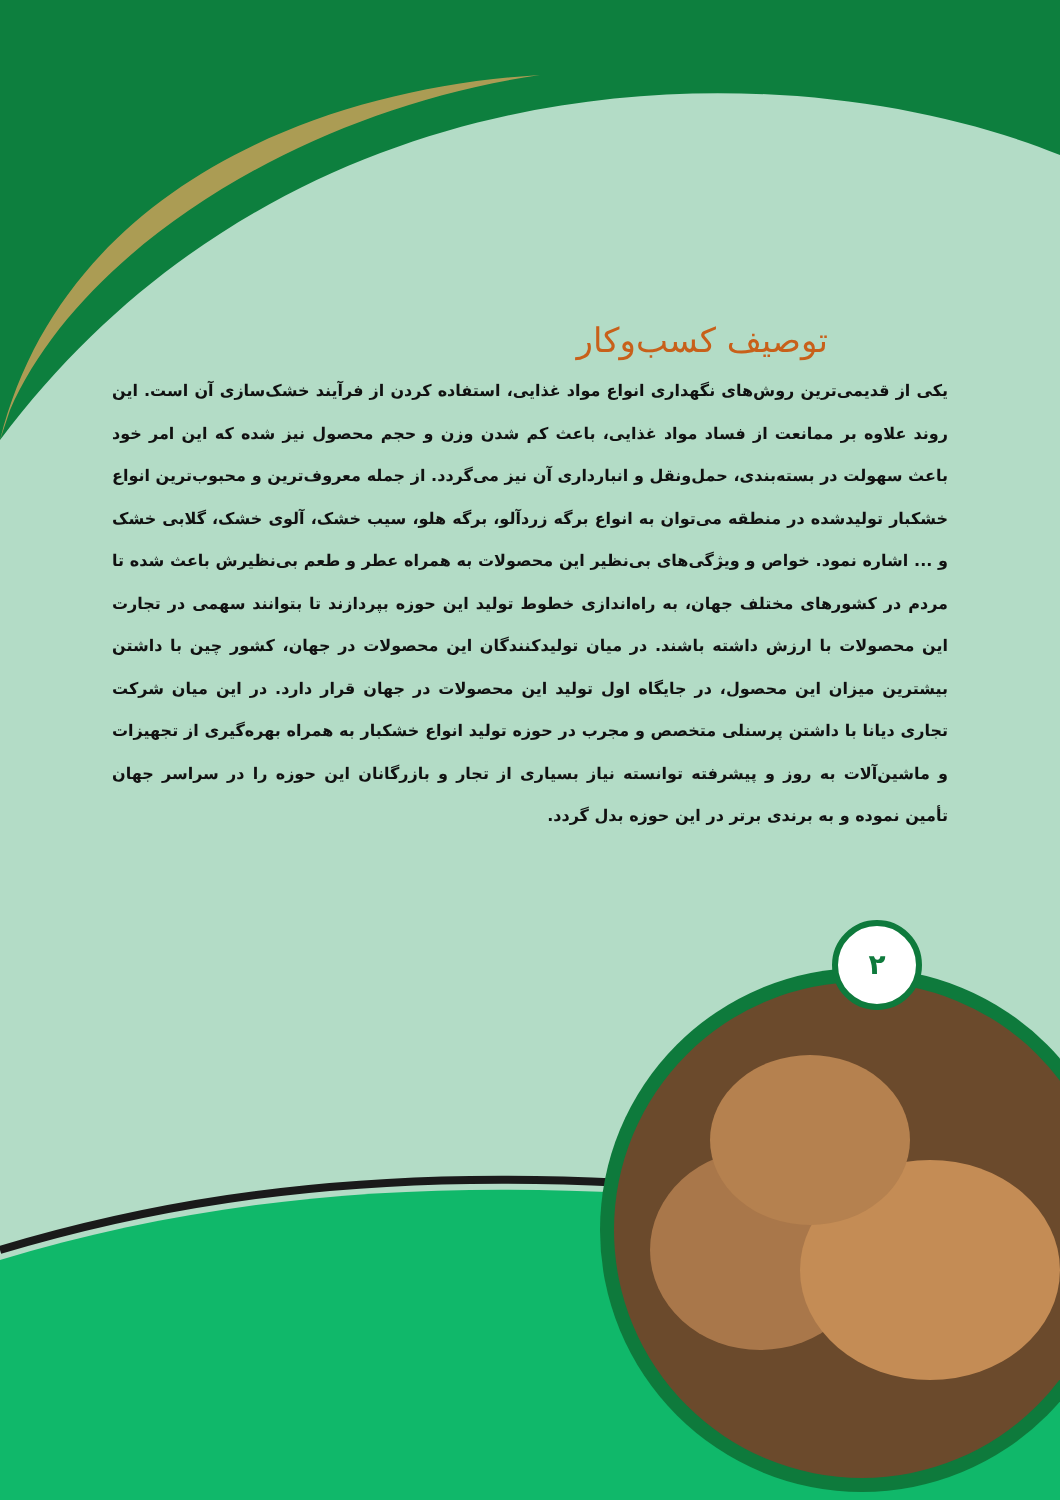توصیف کسب‌و‌کار
یکی از قدیمی‌ترین روش‌های نگهداری انواع مواد غذایی، استفاده کردن از فرآیند خشک‌سازی آن است. این روند علاوه بر ممانعت از فساد مواد غذایی، باعث کم شدن وزن و حجم محصول نیز شده که این امر خود باعث سهولت در بسته‌بندی، حمل‌ونقل و انبارداری آن نیز می‌گردد. از جمله معروف‌ترین و محبوب‌ترین انواع خشکبار تولیدشده در منطقه می‌توان به انواع برگه زردآلو، برگه هلو، سیب خشک، آلوی خشک، گلابی خشک و ... اشاره نمود. خواص و ویژگی‌های بی‌نظیر این محصولات به همراه عطر و طعم بی‌نظیرش باعث شده تا مردم در کشورهای مختلف جهان، به راه‌اندازی خطوط تولید این حوزه بپردازند تا بتوانند سهمی در تجارت این محصولات با ارزش داشته باشند. در میان تولیدکنندگان این محصولات در جهان، کشور چین با داشتن بیشترین میزان این محصول، در جایگاه اول تولید این محصولات در جهان قرار دارد. در این میان شرکت تجاری دیانا با داشتن پرسنلی متخصص و مجرب در حوزه تولید انواع خشکبار به همراه بهره‌گیری از تجهیزات و ماشین‌آلات به روز و پیشرفته توانسته نیاز بسیاری از تجار و بازرگانان این حوزه را در سراسر جهان تأمین نموده و به برندی برتر در این حوزه بدل گردد.
۲